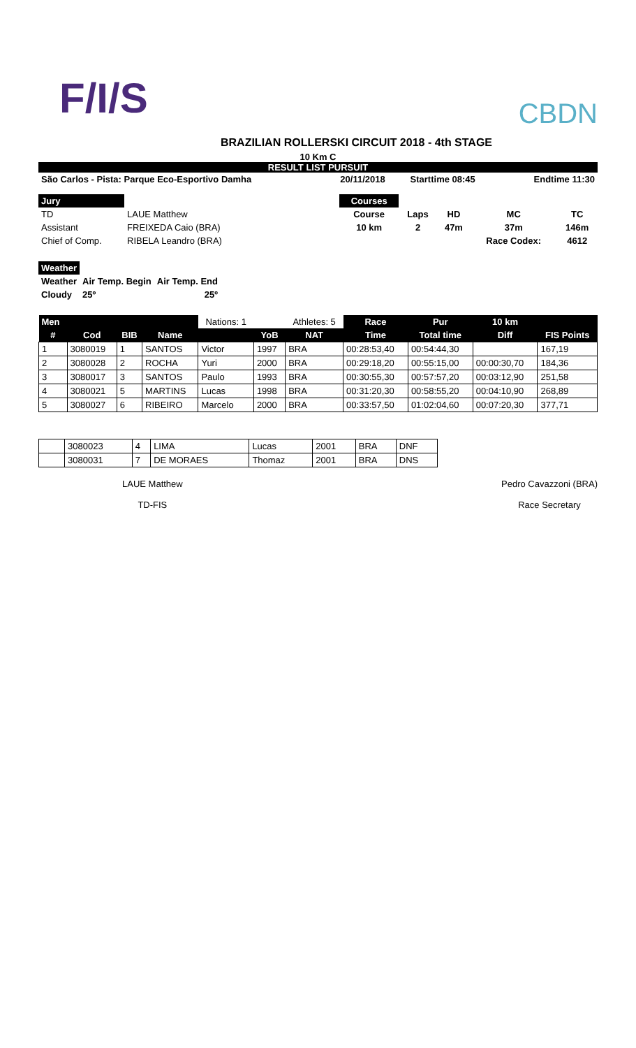F/I/S
CBDN
BRAZILIAN ROLLERSKI CIRCUIT 2018 - 4th STAGE
10 Km C
RESULT LIST PURSUIT
| São Carlos - Pista: Parque Eco-Esportivo Damha | 20/11/2018 | Starttime 08:45 | Endtime 11:30 |
| Jury | |
| TD | LAUE Matthew |
| Assistant | FREIXEDA Caio (BRA) |
| Chief of Comp. | RIBELA Leandro (BRA) |
| Courses | | | | |
| Course | Laps | HD | MC | TC |
| 10 km | 2 | 47m | 37m | 146m |
| | | | Race Codex: | 4612 |
| Weather | | |
| Weather | Air Temp. Begin | Air Temp. End |
| Cloudy | 25º | 25º |
| Men | | | | Nations: 1 | | Athletes: 5 | Race | Pur | 10 km | |
| --- | --- | --- | --- | --- | --- | --- | --- | --- | --- | --- |
| # | Cod | BIB | Name | | YoB | NAT | Time | Total time | Diff | FIS Points |
| 1 | 3080019 | 1 | SANTOS | Victor | 1997 | BRA | 00:28:53,40 | 00:54:44,30 | | 167,19 |
| 2 | 3080028 | 2 | ROCHA | Yuri | 2000 | BRA | 00:29:18,20 | 00:55:15,00 | 00:00:30,70 | 184,36 |
| 3 | 3080017 | 3 | SANTOS | Paulo | 1993 | BRA | 00:30:55,30 | 00:57:57,20 | 00:03:12,90 | 251,58 |
| 4 | 3080021 | 5 | MARTINS | Lucas | 1998 | BRA | 00:31:20,30 | 00:58:55,20 | 00:04:10,90 | 268,89 |
| 5 | 3080027 | 6 | RIBEIRO | Marcelo | 2000 | BRA | 00:33:57,50 | 01:02:04,60 | 00:07:20,30 | 377,71 |
| | 3080023 | 4 | LIMA | Lucas | 2001 | BRA | DNF |
| | 3080031 | 7 | DE MORAES | Thomaz | 2001 | BRA | DNS |
LAUE Matthew
TD-FIS
Pedro Cavazzoni (BRA)
Race Secretary